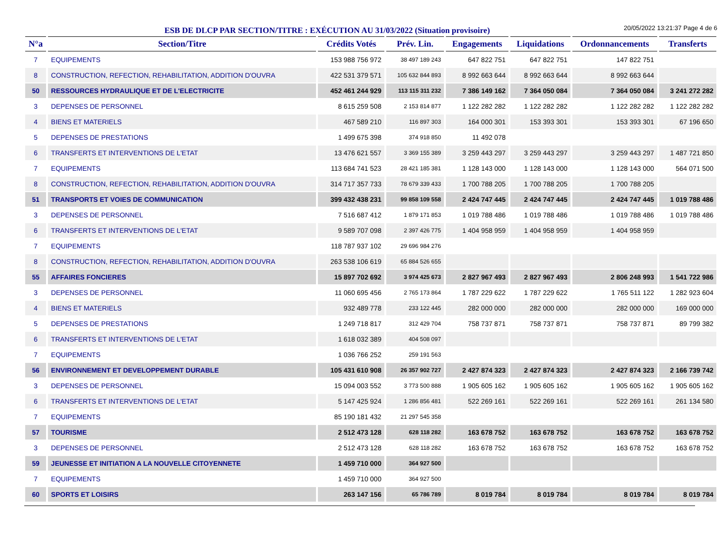ESB DE DLCP PAR SECTION/TITRE : EXÉCUTION AU 31/03/2022 (Situation provisoire)
20/05/2022 13:21:37 Page 4 de 6
| N°a | Section/Titre | Crédits Votés | Prév. Lin. | Engagements | Liquidations | Ordonnancements | Transferts |
| --- | --- | --- | --- | --- | --- | --- | --- |
| 7 | EQUIPEMENTS | 153 988 756 972 | 38 497 189 243 | 647 822 751 | 647 822 751 | 147 822 751 | |
| 8 | CONSTRUCTION, REFECTION, REHABILITATION, ADDITION D'OUVRA | 422 531 379 571 | 105 632 844 893 | 8 992 663 644 | 8 992 663 644 | 8 992 663 644 | |
| 50 | RESSOURCES HYDRAULIQUE ET DE L'ELECTRICITE | 452 461 244 929 | 113 115 311 232 | 7 386 149 162 | 7 364 050 084 | 7 364 050 084 | 3 241 272 282 |
| 3 | DEPENSES DE PERSONNEL | 8 615 259 508 | 2 153 814 877 | 1 122 282 282 | 1 122 282 282 | 1 122 282 282 | 1 122 282 282 |
| 4 | BIENS ET MATERIELS | 467 589 210 | 116 897 303 | 164 000 301 | 153 393 301 | 153 393 301 | 67 196 650 |
| 5 | DEPENSES DE PRESTATIONS | 1 499 675 398 | 374 918 850 | 11 492 078 | | | |
| 6 | TRANSFERTS ET INTERVENTIONS DE L'ETAT | 13 476 621 557 | 3 369 155 389 | 3 259 443 297 | 3 259 443 297 | 3 259 443 297 | 1 487 721 850 |
| 7 | EQUIPEMENTS | 113 684 741 523 | 28 421 185 381 | 1 128 143 000 | 1 128 143 000 | 1 128 143 000 | 564 071 500 |
| 8 | CONSTRUCTION, REFECTION, REHABILITATION, ADDITION D'OUVRA | 314 717 357 733 | 78 679 339 433 | 1 700 788 205 | 1 700 788 205 | 1 700 788 205 | |
| 51 | TRANSPORTS ET VOIES DE COMMUNICATION | 399 432 438 231 | 99 858 109 558 | 2 424 747 445 | 2 424 747 445 | 2 424 747 445 | 1 019 788 486 |
| 3 | DEPENSES DE PERSONNEL | 7 516 687 412 | 1 879 171 853 | 1 019 788 486 | 1 019 788 486 | 1 019 788 486 | 1 019 788 486 |
| 6 | TRANSFERTS ET INTERVENTIONS DE L'ETAT | 9 589 707 098 | 2 397 426 775 | 1 404 958 959 | 1 404 958 959 | 1 404 958 959 | |
| 7 | EQUIPEMENTS | 118 787 937 102 | 29 696 984 276 | | | | |
| 8 | CONSTRUCTION, REFECTION, REHABILITATION, ADDITION D'OUVRA | 263 538 106 619 | 65 884 526 655 | | | | |
| 55 | AFFAIRES FONCIERES | 15 897 702 692 | 3 974 425 673 | 2 827 967 493 | 2 827 967 493 | 2 806 248 993 | 1 541 722 986 |
| 3 | DEPENSES DE PERSONNEL | 11 060 695 456 | 2 765 173 864 | 1 787 229 622 | 1 787 229 622 | 1 765 511 122 | 1 282 923 604 |
| 4 | BIENS ET MATERIELS | 932 489 778 | 233 122 445 | 282 000 000 | 282 000 000 | 282 000 000 | 169 000 000 |
| 5 | DEPENSES DE PRESTATIONS | 1 249 718 817 | 312 429 704 | 758 737 871 | 758 737 871 | 758 737 871 | 89 799 382 |
| 6 | TRANSFERTS ET INTERVENTIONS DE L'ETAT | 1 618 032 389 | 404 508 097 | | | | |
| 7 | EQUIPEMENTS | 1 036 766 252 | 259 191 563 | | | | |
| 56 | ENVIRONNEMENT ET DEVELOPPEMENT DURABLE | 105 431 610 908 | 26 357 902 727 | 2 427 874 323 | 2 427 874 323 | 2 427 874 323 | 2 166 739 742 |
| 3 | DEPENSES DE PERSONNEL | 15 094 003 552 | 3 773 500 888 | 1 905 605 162 | 1 905 605 162 | 1 905 605 162 | 1 905 605 162 |
| 6 | TRANSFERTS ET INTERVENTIONS DE L'ETAT | 5 147 425 924 | 1 286 856 481 | 522 269 161 | 522 269 161 | 522 269 161 | 261 134 580 |
| 7 | EQUIPEMENTS | 85 190 181 432 | 21 297 545 358 | | | | |
| 57 | TOURISME | 2 512 473 128 | 628 118 282 | 163 678 752 | 163 678 752 | 163 678 752 | 163 678 752 |
| 3 | DEPENSES DE PERSONNEL | 2 512 473 128 | 628 118 282 | 163 678 752 | 163 678 752 | 163 678 752 | 163 678 752 |
| 59 | JEUNESSE ET INITIATION A LA NOUVELLE CITOYENNETE | 1 459 710 000 | 364 927 500 | | | | |
| 7 | EQUIPEMENTS | 1 459 710 000 | 364 927 500 | | | | |
| 60 | SPORTS ET LOISIRS | 263 147 156 | 65 786 789 | 8 019 784 | 8 019 784 | 8 019 784 | 8 019 784 |